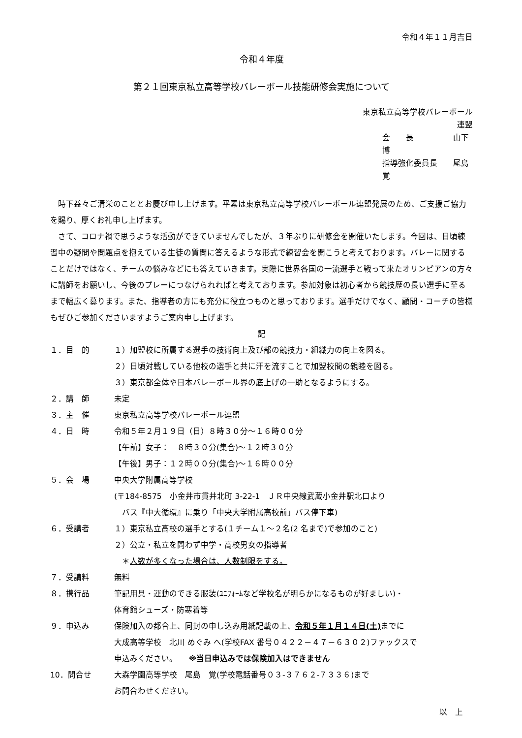令和４年１１月吉日
令和４年度
第２１回東京私立高等学校バレーボール技能研修会実施について
東京私立高等学校バレーボール連盟
会　　長　　　　　山下　博
指導強化委員長　　尾島　覚
　時下益々ご清栄のこととお慶び申し上げます。平素は東京私立高等学校バレーボール連盟発展のため、ご支援ご協力を賜り、厚くお礼申し上げます。
　さて、コロナ禍で思うような活動ができていませんでしたが、３年ぶりに研修会を開催いたします。今回は、日頃練習中の疑問や問題点を抱えている生徒の質問に答えるような形式で練習会を開こうと考えております。バレーに関することだけではなく、チームの悩みなどにも答えていきます。実際に世界各国の一流選手と戦って来たオリンピアンの方々に講師をお願いし、今後のプレーにつなげられればと考えております。参加対象は初心者から競技歴の長い選手に至るまで幅広く募ります。また、指導者の方にも充分に役立つものと思っております。選手だけでなく、顧問・コーチの皆様もぜひご参加くださいますようご案内申し上げます。
記
１．目　的 １）加盟校に所属する選手の技術向上及び部の競技力・組織力の向上を図る。
２）日頃対戦している他校の選手と共に汗を流すことで加盟校間の親睦を図る。
３）東京都全体や日本バレーボール界の底上げの一助となるようにする。
２．講　師 未定
３．主　催 東京私立高等学校バレーボール連盟
４．日　時 令和５年２月１９日（日）８時３０分～１６時００分
【午前】女子：　８時３０分(集合)～１２時３０分
【午後】男子：１２時００分(集合)～１６時００分
５．会　場 中央大学附属高等学校
(〒184-8575　小金井市貫井北町 3-22-1　ＪＲ中央線武蔵小金井駅北口より
　バス『中大循環』に乗り「中央大学附属高校前」バス停下車)
６．受講者 １）東京私立高校の選手とする(１チーム１～２名(2 名まで)で参加のこと)
２）公立・私立を問わず中学・高校男女の指導者
　＊人数が多くなった場合は、人数制限をする。
７．受講料 無料
８．携行品 筆記用具・運動のできる服装(ﾕﾆﾌｫｰﾑなど学校名が明らかになるものが好ましい)・
体育館シューズ・防寒着等
９．申込み 保険加入の都合上、同封の申し込み用紙記載の上、令和５年１月１４日(土) までに
大成高等学校　北川 めぐみ へ(学校FAX 番号０４２２－４７－６３０２)ファックスで
申込みください。　　※当日申込みでは保険加入はできません
10．問合せ 大森学園高等学校　尾島　覚(学校電話番号０３-３７６２-７３３６)まで
お問合わせください。
以　上